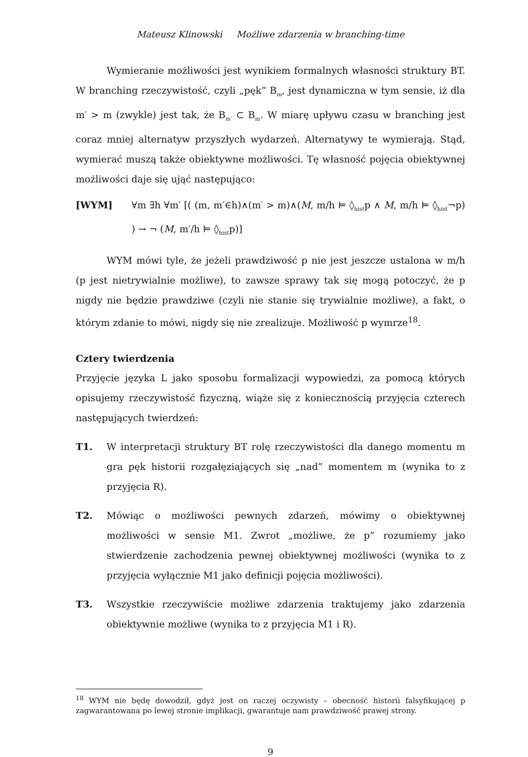Mateusz Klinowski Możliwe zdarzenia w branching-time
Wymieranie możliwości jest wynikiem formalnych własności struktury BT. W branching rzeczywistość, czyli „pęk” B<sub>m</sub>, jest dynamiczna w tym sensie, iż dla m′ > m (zwykle) jest tak, że B<sub>m′</sub> ⊂ B<sub>m</sub>. W miarę upływu czasu w branching jest coraz mniej alternatyw przyszłych wydarzeń. Alternatywy te wymierają. Stąd, wymierać muszą także obiektywne możliwości. Tę własność pojęcia obiektywnej możliwości daje się ująć następująco:
[WYM] ∀m ∃h ∀m′ [( (m, m′∈h)∧(m′ > m)∧(M, m/h ⊨ ◊<sub>hist</sub>p ∧ M, m/h ⊨ ◊<sub>hist</sub>¬p) ) → ¬ (M, m′/h ⊨ ◊<sub>hist</sub>p)]
WYM mówi tyle, że jeżeli prawdziwość p nie jest jeszcze ustalona w m/h (p jest nietrywialnie możliwe), to zawsze sprawy tak się mogą potoczyć, że p nigdy nie będzie prawdziwe (czyli nie stanie się trywialnie możliwe), a fakt, o którym zdanie to mówi, nigdy się nie zrealizuje. Możliwość p wymrze<sup>18</sup>.
Cztery twierdzenia
Przyjęcie języka L jako sposobu formalizacji wypowiedzi, za pomocą których opisujemy rzeczywistość fizyczną, wiąże się z koniecznością przyjęcia czterech następujących twierdzeń:
T1. W interpretacji struktury BT rolę rzeczywistości dla danego momentu m gra pęk historii rozgałęziających się „nad” momentem m (wynika to z przyjęcia R).
T2. Mówiąc o możliwości pewnych zdarzeń, mówimy o obiektywnej możliwości w sensie M1. Zwrot „możliwe, że p” rozumiemy jako stwierdzenie zachodzenia pewnej obiektywnej możliwości (wynika to z przyjęcia wyłącznie M1 jako definicji pojęcia możliwości).
T3. Wszystkie rzeczywiście możliwe zdarzenia traktujemy jako zdarzenia obiektywnie możliwe (wynika to z przyjęcia M1 i R).
<sup>18</sup> WYM nie będę dowodził, gdyż jest on raczej oczywisty – obecność historii falsyfikującej p zagwarantowana po lewej stronie implikacji, gwarantuje nam prawdziwość prawej strony.
9